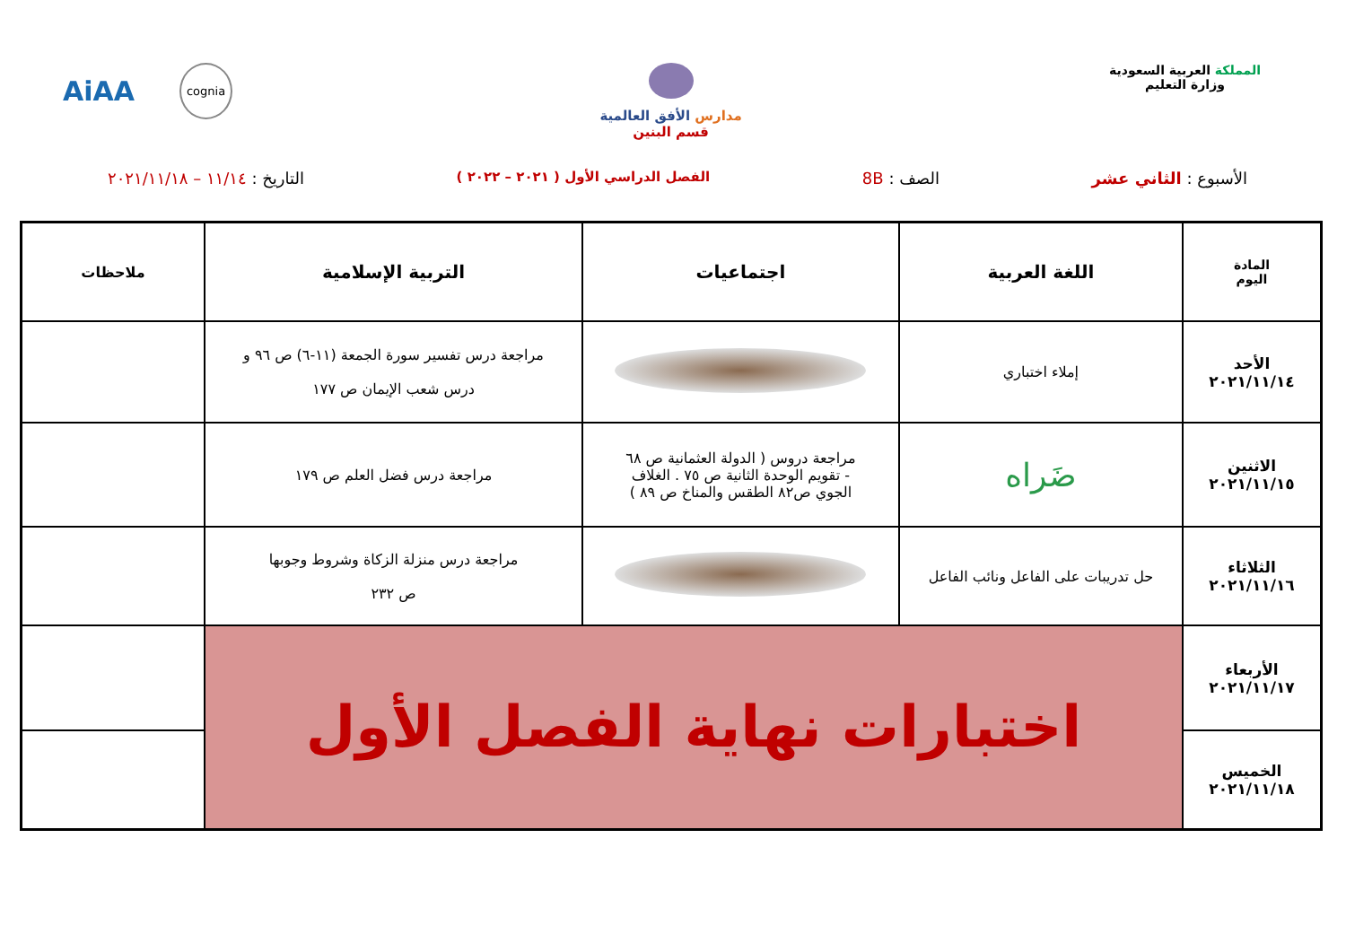المملكة العربية السعودية
وزارة التعليم
مدارس الأفق العالمية
قسم البنين
AiAA cognia
الأسبوع : الثاني عشر الصف : 8B الفصل الدراسي الأول ( ٢٠٢١ – ٢٠٢٢ ) التاريخ : ١١/١٤ – ٢٠٢١/١١/١٨
| المادة اليوم | اللغة العربية | اجتماعيات | التربية الإسلامية | ملاحظات |
| --- | --- | --- | --- | --- |
| الأحد ٢٠٢١/١١/١٤ | إملاء اختباري | | مراجعة درس تفسير سورة الجمعة (١١-٦) ص ٩٦ و درس شعب الإيمان ص ١٧٧ | |
| الاثنين ٢٠٢١/١١/١٥ | ضَراه | مراجعة دروس ( الدولة العثمانية ص ٦٨ - تقويم الوحدة الثانية ص ٧٥ . الغلاف الجوي ص٨٢ الطقس والمناخ ص ٨٩ ) | مراجعة درس فضل العلم ص ١٧٩ | |
| الثلاثاء ٢٠٢١/١١/١٦ | حل تدريبات على الفاعل ونائب الفاعل | | مراجعة درس منزلة الزكاة وشروط وجوبها ص ٢٣٢ | |
| الأربعاء ٢٠٢١/١١/١٧ | اختبارات نهاية الفصل الأول | | | |
| الخميس ٢٠٢١/١١/١٨ | | | | |